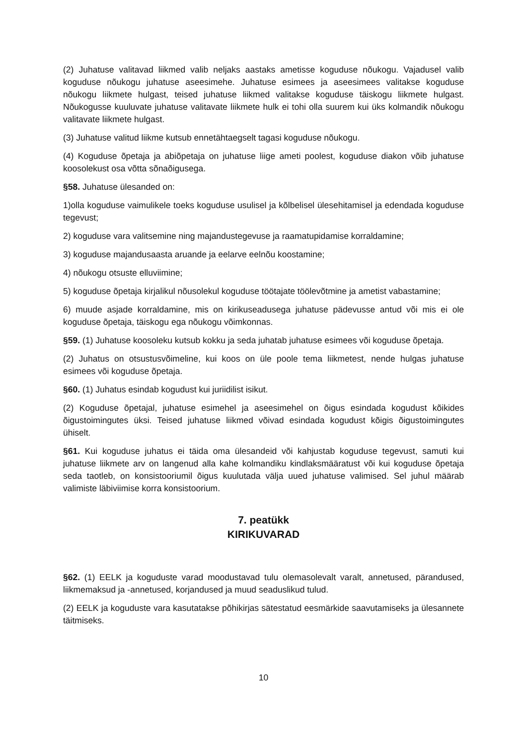(2) Juhatuse valitavad liikmed valib neljaks aastaks ametisse koguduse nõukogu. Vajadusel valib koguduse nõukogu juhatuse aseesimehe. Juhatuse esimees ja aseesimees valitakse koguduse nõukogu liikmete hulgast, teised juhatuse liikmed valitakse koguduse täiskogu liikmete hulgast. Nõukogusse kuuluvate juhatuse valitavate liikmete hulk ei tohi olla suurem kui üks kolmandik nõukogu valitavate liikmete hulgast.
(3) Juhatuse valitud liikme kutsub ennetähtaegselt tagasi koguduse nõukogu.
(4) Koguduse õpetaja ja abiõpetaja on juhatuse liige ameti poolest, koguduse diakon võib juhatuse koosolekust osa võtta sõnaõigusega.
§58. Juhatuse ülesanded on:
1)olla koguduse vaimulikele toeks koguduse usulisel ja kõlbelisel ülesehitamisel ja edendada koguduse tegevust;
2) koguduse vara valitsemine ning majandustegevuse ja raamatupidamise korraldamine;
3) koguduse majandusaasta aruande ja eelarve eelnõu koostamine;
4) nõukogu otsuste elluviimine;
5) koguduse õpetaja kirjalikul nõusolekul koguduse töötajate töölevõtmine ja ametist vabastamine;
6) muude asjade korraldamine, mis on kirikuseadusega juhatuse pädevusse antud või mis ei ole koguduse õpetaja, täiskogu ega nõukogu võimkonnas.
§59. (1) Juhatuse koosoleku kutsub kokku ja seda juhatab juhatuse esimees või koguduse õpetaja.
(2) Juhatus on otsustusvõimeline, kui koos on üle poole tema liikmetest, nende hulgas juhatuse esimees või koguduse õpetaja.
§60. (1) Juhatus esindab kogudust kui juriidilist isikut.
(2) Koguduse õpetajal, juhatuse esimehel ja aseesimehel on õigus esindada kogudust kõikides õigustoimingutes üksi. Teised juhatuse liikmed võivad esindada kogudust kõigis õigustoimingutes ühiselt.
§61. Kui koguduse juhatus ei täida oma ülesandeid või kahjustab koguduse tegevust, samuti kui juhatuse liikmete arv on langenud alla kahe kolmandiku kindlaksmääratust või kui koguduse õpetaja seda taotleb, on konsistooriumil õigus kuulutada välja uued juhatuse valimised. Sel juhul määrab valimiste läbiviimise korra konsistoorium.
7. peatükk
KIRIKUVARAD
§62. (1) EELK ja koguduste varad moodustavad tulu olemasolevalt varalt, annetused, pärandused, liikmemaksud ja -annetused, korjandused ja muud seaduslikud tulud.
(2) EELK ja koguduste vara kasutatakse põhikirjas sätestatud eesmärkide saavutamiseks ja ülesannete täitmiseks.
10